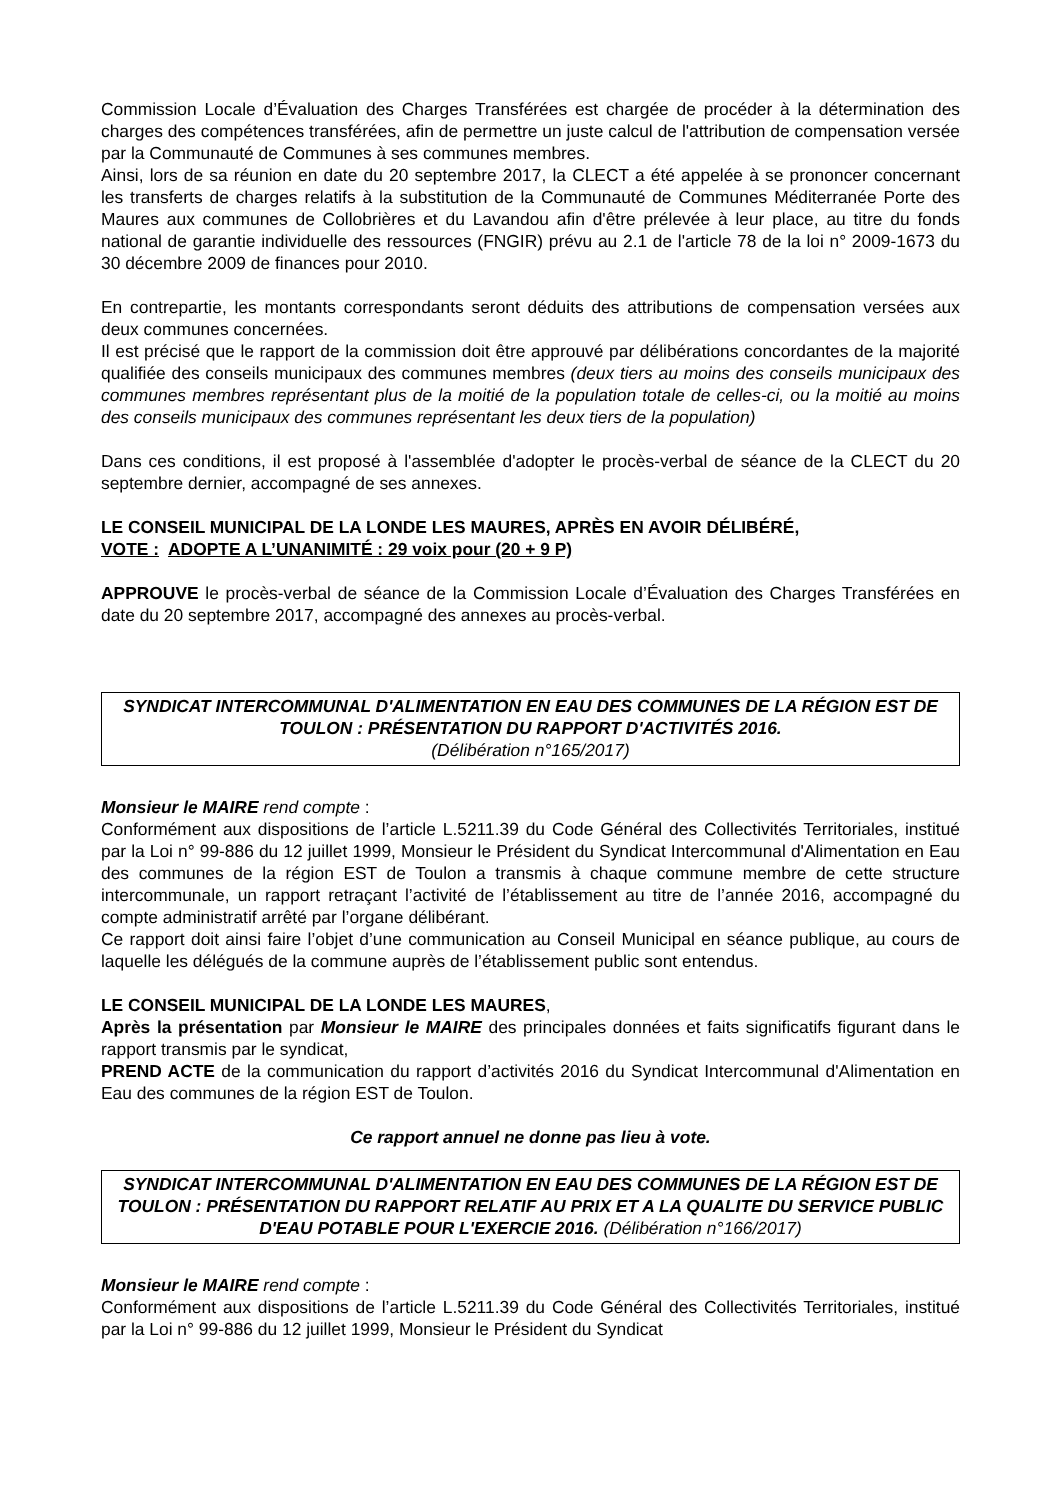Commission Locale d’Évaluation des Charges Transférées est chargée de procéder à la détermination des charges des compétences transférées, afin de permettre un juste calcul de l'attribution de compensation versée par la Communauté de Communes à ses communes membres.
Ainsi, lors de sa réunion en date du 20 septembre 2017, la CLECT a été appelée à se prononcer concernant les transferts de charges relatifs à la substitution de la Communauté de Communes Méditerranée Porte des Maures aux communes de Collobrières et du Lavandou afin d'être prélevée à leur place, au titre du fonds national de garantie individuelle des ressources (FNGIR) prévu au 2.1 de l'article 78 de la loi n° 2009-1673 du 30 décembre 2009 de finances pour 2010.
En contrepartie, les montants correspondants seront déduits des attributions de compensation versées aux deux communes concernées.
Il est précisé que le rapport de la commission doit être approuvé par délibérations concordantes de la majorité qualifiée des conseils municipaux des communes membres (deux tiers au moins des conseils municipaux des communes membres représentant plus de la moitié de la population totale de celles-ci, ou la moitié au moins des conseils municipaux des communes représentant les deux tiers de la population)
Dans ces conditions, il est proposé à l'assemblée d'adopter le procès-verbal de séance de la CLECT du 20 septembre dernier, accompagné de ses annexes.
LE CONSEIL MUNICIPAL DE LA LONDE LES MAURES, APRÈS EN AVOIR DÉLIBÉRÉ,
VOTE : ADOPTE A L’UNANIMITÉ : 29 voix pour (20 + 9 P)
APPROUVE le procès-verbal de séance de la Commission Locale d’Évaluation des Charges Transférées en date du 20 septembre 2017, accompagné des annexes au procès-verbal.
SYNDICAT INTERCOMMUNAL D'ALIMENTATION EN EAU DES COMMUNES DE LA RÉGION EST DE TOULON : PRÉSENTATION DU RAPPORT D'ACTIVITÉS 2016.
(Délibération n°165/2017)
Monsieur le MAIRE rend compte :
Conformément aux dispositions de l’article L.5211.39 du Code Général des Collectivités Territoriales, institué par la Loi n° 99-886 du 12 juillet 1999, Monsieur le Président du Syndicat Intercommunal d'Alimentation en Eau des communes de la région EST de Toulon a transmis à chaque commune membre de cette structure intercommunale, un rapport retraçant l’activité de l’établissement au titre de l’année 2016, accompagné du compte administratif arrêté par l’organe délibérant.
Ce rapport doit ainsi faire l’objet d’une communication au Conseil Municipal en séance publique, au cours de laquelle les délégués de la commune auprès de l’établissement public sont entendus.
LE CONSEIL MUNICIPAL DE LA LONDE LES MAURES,
Après la présentation par Monsieur le MAIRE des principales données et faits significatifs figurant dans le rapport transmis par le syndicat,
PREND ACTE de la communication du rapport d’activités 2016 du Syndicat Intercommunal d'Alimentation en Eau des communes de la région EST de Toulon.
Ce rapport annuel ne donne pas lieu à vote.
SYNDICAT INTERCOMMUNAL D'ALIMENTATION EN EAU DES COMMUNES DE LA RÉGION EST DE TOULON : PRÉSENTATION DU RAPPORT RELATIF AU PRIX ET A LA QUALITE DU SERVICE PUBLIC D'EAU POTABLE POUR L'EXERCIE 2016. (Délibération n°166/2017)
Monsieur le MAIRE rend compte :
Conformément aux dispositions de l’article L.5211.39 du Code Général des Collectivités Territoriales, institué par la Loi n° 99-886 du 12 juillet 1999, Monsieur le Président du Syndicat